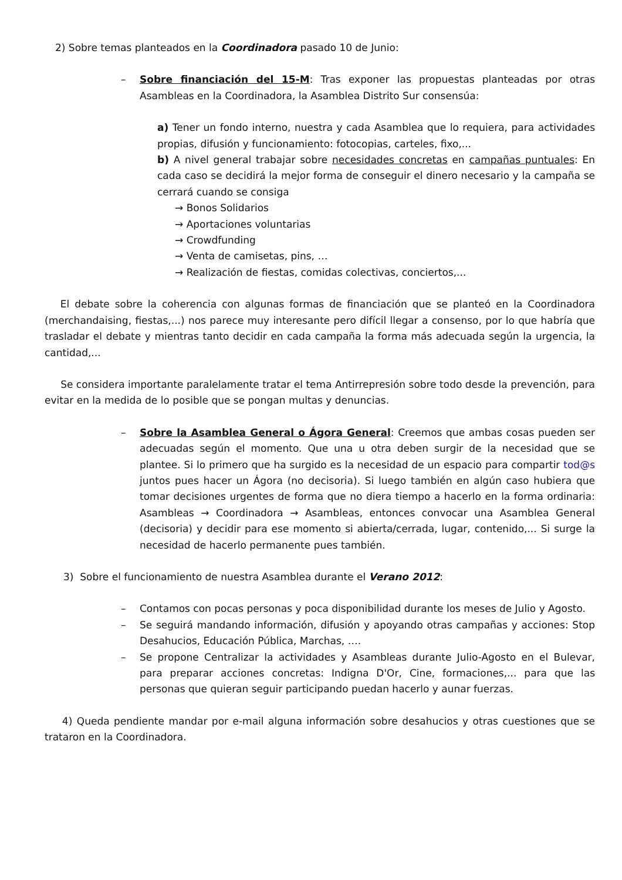2) Sobre temas planteados en la Coordinadora pasado 10 de Junio:
– Sobre financiación del 15-M: Tras exponer las propuestas planteadas por otras Asambleas en la Coordinadora, la Asamblea Distrito Sur consensúa:
a) Tener un fondo interno, nuestra y cada Asamblea que lo requiera, para actividades propias, difusión y funcionamiento: fotocopias, carteles, fixo,...
b) A nivel general trabajar sobre necesidades concretas en campañas puntuales: En cada caso se decidirá la mejor forma de conseguir el dinero necesario y la campaña se cerrará cuando se consiga
→ Bonos Solidarios
→ Aportaciones voluntarias
→ Crowdfunding
→ Venta de camisetas, pins, …
→ Realización de fiestas, comidas colectivas, conciertos,...
El debate sobre la coherencia con algunas formas de financiación que se planteó en la Coordinadora (merchandaising, fiestas,...) nos parece muy interesante pero difícil llegar a consenso, por lo que habría que trasladar el debate y mientras tanto decidir en cada campaña la forma más adecuada según la urgencia, la cantidad,...
Se considera importante paralelamente tratar el tema Antirrepresión sobre todo desde la prevención, para evitar en la medida de lo posible que se pongan multas y denuncias.
– Sobre la Asamblea General o Ágora General: Creemos que ambas cosas pueden ser adecuadas según el momento. Que una u otra deben surgir de la necesidad que se plantee. Si lo primero que ha surgido es la necesidad de un espacio para compartir tod@s juntos pues hacer un Ágora (no decisoria). Si luego también en algún caso hubiera que tomar decisiones urgentes de forma que no diera tiempo a hacerlo en la forma ordinaria: Asambleas → Coordinadora → Asambleas, entonces convocar una Asamblea General (decisoria) y decidir para ese momento si abierta/cerrada, lugar, contenido,... Si surge la necesidad de hacerlo permanente pues también.
3) Sobre el funcionamiento de nuestra Asamblea durante el Verano 2012:
– Contamos con pocas personas y poca disponibilidad durante los meses de Julio y Agosto.
– Se seguirá mandando información, difusión y apoyando otras campañas y acciones: Stop Desahucios, Educación Pública, Marchas, ….
– Se propone Centralizar la actividades y Asambleas durante Julio-Agosto en el Bulevar, para preparar acciones concretas: Indigna D'Or, Cine, formaciones,... para que las personas que quieran seguir participando puedan hacerlo y aunar fuerzas.
4) Queda pendiente mandar por e-mail alguna información sobre desahucios y otras cuestiones que se trataron en la Coordinadora.